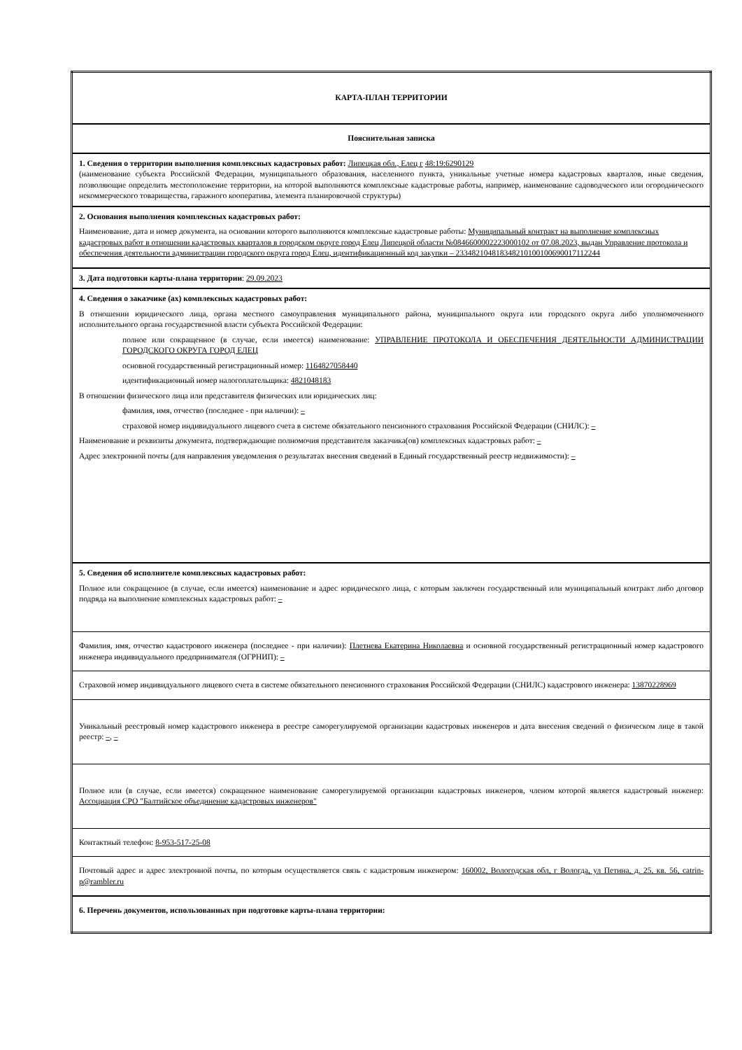| КАРТА-ПЛАН ТЕРРИТОРИИ |
| Пояснительная записка |
| 1. Сведения о территории выполнения комплексных кадастровых работ: Липецкая обл., Елец г 48:19:6290129 (наименование субъекта Российской Федерации, муниципального образования, населенного пункта, уникальные учетные номера кадастровых кварталов, иные сведения, позволяющие определить местоположение территории, на которой выполняются комплексные кадастровые работы, например, наименование садоводческого или огороднического некоммерческого товарищества, гаражного кооператива, элемента планировочной структуры) |
| 2. Основания выполнения комплексных кадастровых работ: Наименование, дата и номер документа, на основании которого выполняются комплексные кадастровые работы: Муниципальный контракт на выполнение комплексных кадастровых работ в отношении кадастровых кварталов в городском округе город Елец Липецкой области №0846600002223000102 от 07.08.2023, выдан Управление протокола и обеспечения деятельности администрации городского округа город Елец, идентификационный код закупки – 233482104818348210100100690017112244 |
| 3. Дата подготовки карты-плана территории : 29.09.2023 |
| 4. Сведения о заказчике (ах) комплексных кадастровых работ: В отношении юридического лица, органа местного самоуправления муниципального района, муниципального округа или городского округа либо уполномоченного исполнительного органа государственной власти субъекта Российской Федерации: полное или сокращенное (в случае, если имеется) наименование: УПРАВЛЕНИЕ ПРОТОКОЛА И ОБЕСПЕЧЕНИЯ ДЕЯТЕЛЬНОСТИ АДМИНИСТРАЦИИ ГОРОДСКОГО ОКРУГА ГОРОД ЕЛЕЦ основной государственный регистрационный номер: 1164827058440 идентификационный номер налогоплательщика: 4821048183 В отношении физического лица или представителя физических или юридических лиц: фамилия, имя, отчество (последнее - при наличии): – страховой номер индивидуального лицевого счета в системе обязательного пенсионного страхования Российской Федерации (СНИЛС): – Наименование и реквизиты документа, подтверждающие полномочия представителя заказчика(ов) комплексных кадастровых работ: – Адрес электронной почты (для направления уведомления о результатах внесения сведений в Единый государственный реестр недвижимости): – |
| 5. Сведения об исполнителе комплексных кадастровых работ: Полное или сокращенное (в случае, если имеется) наименование и адрес юридического лица, с которым заключен государственный или муниципальный контракт либо договор подряда на выполнение комплексных кадастровых работ: – |
| Фамилия, имя, отчество кадастрового инженера (последнее - при наличии): Плетнева Екатерина Николаевна и основной государственный регистрационный номер кадастрового инженера индивидуального предпринимателя (ОГРНИП): – |
| Страховой номер индивидуального лицевого счета в системе обязательного пенсионного страхования Российской Федерации (СНИЛС) кадастрового инженера: 13870228969 |
| Уникальный реестровый номер кадастрового инженера в реестре саморегулируемой организации кадастровых инженеров и дата внесения сведений о физическом лице в такой реестр: – , – |
| Полное или (в случае, если имеется) сокращенное наименование саморегулируемой организации кадастровых инженеров, членом которой является кадастровый инженер: Ассоциация СРО "Балтийское объединение кадастровых инженеров" |
| Контактный телефон: 8-953-517-25-08 |
| Почтовый адрес и адрес электронной почты, по которым осуществляется связь с кадастровым инженером: 160002, Вологодская обл, г Вологда, ул Петина, д. 25, кв. 56, catrin-p@rambler.ru |
| 6. Перечень документов, использованных при подготовке карты-плана территории: |